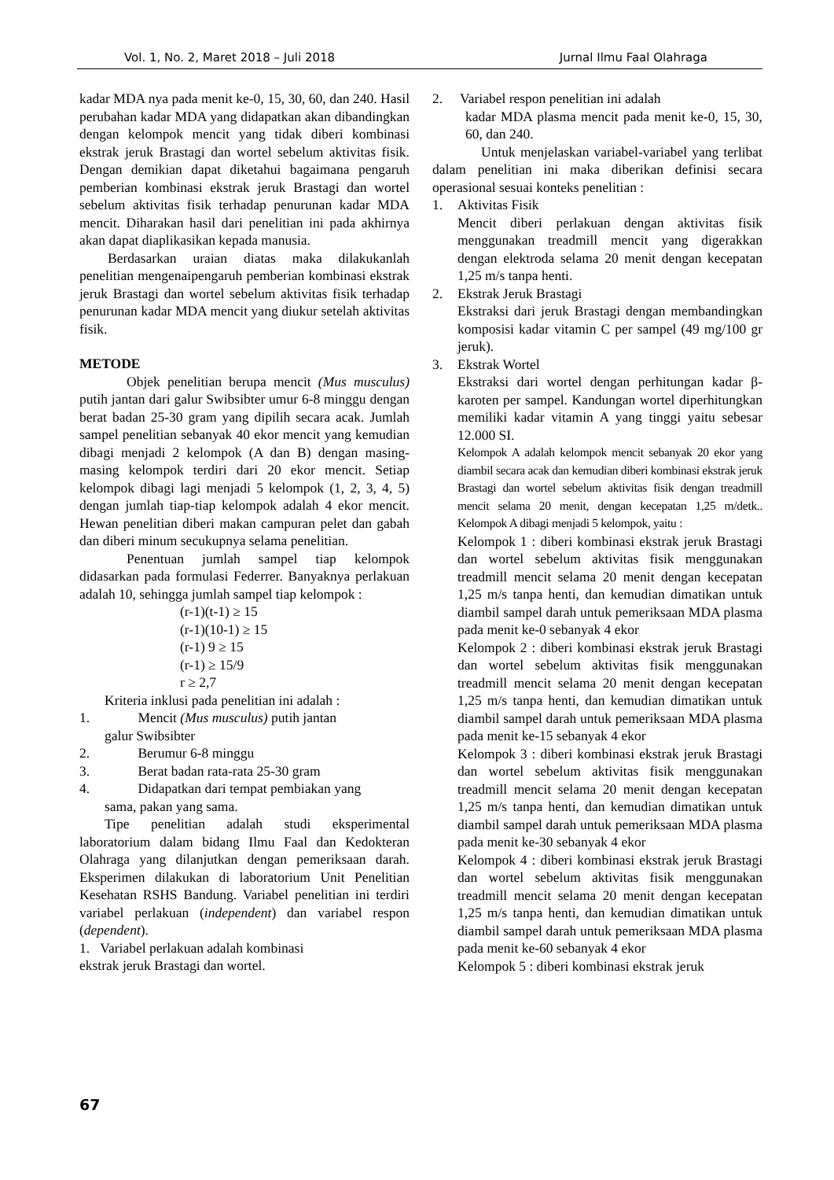Vol. 1, No. 2, Maret 2018 – Juli 2018 Jurnal Ilmu Faal Olahraga
kadar MDA nya pada menit ke-0, 15, 30, 60, dan 240. Hasil perubahan kadar MDA yang didapatkan akan dibandingkan dengan kelompok mencit yang tidak diberi kombinasi ekstrak jeruk Brastagi dan wortel sebelum aktivitas fisik. Dengan demikian dapat diketahui bagaimana pengaruh pemberian kombinasi ekstrak jeruk Brastagi dan wortel sebelum aktivitas fisik terhadap penurunan kadar MDA mencit. Diharakan hasil dari penelitian ini pada akhirnya akan dapat diaplikasikan kepada manusia.
Berdasarkan uraian diatas maka dilakukanlah penelitian mengenaipengaruh pemberian kombinasi ekstrak jeruk Brastagi dan wortel sebelum aktivitas fisik terhadap penurunan kadar MDA mencit yang diukur setelah aktivitas fisik.
METODE
Objek penelitian berupa mencit (Mus musculus) putih jantan dari galur Swibsibter umur 6-8 minggu dengan berat badan 25-30 gram yang dipilih secara acak. Jumlah sampel penelitian sebanyak 40 ekor mencit yang kemudian dibagi menjadi 2 kelompok (A dan B) dengan masing-masing kelompok terdiri dari 20 ekor mencit. Setiap kelompok dibagi lagi menjadi 5 kelompok (1, 2, 3, 4, 5) dengan jumlah tiap-tiap kelompok adalah 4 ekor mencit. Hewan penelitian diberi makan campuran pelet dan gabah dan diberi minum secukupnya selama penelitian.
Penentuan jumlah sampel tiap kelompok didasarkan pada formulasi Federrer. Banyaknya perlakuan adalah 10, sehingga jumlah sampel tiap kelompok :
(r-1)(t-1) ≥ 15
(r-1)(10-1) ≥ 15
(r-1) 9 ≥ 15
(r-1) ≥ 15/9
r ≥ 2,7
Kriteria inklusi pada penelitian ini adalah :
1. Mencit (Mus musculus) putih jantan
galur Swibsibter
2. Berumur 6-8 minggu
3. Berat badan rata-rata 25-30 gram
4. Didapatkan dari tempat pembiakan yang
sama, pakan yang sama.
Tipe penelitian adalah studi eksperimental laboratorium dalam bidang Ilmu Faal dan Kedokteran Olahraga yang dilanjutkan dengan pemeriksaan darah. Eksperimen dilakukan di laboratorium Unit Penelitian Kesehatan RSHS Bandung. Variabel penelitian ini terdiri variabel perlakuan (independent) dan variabel respon (dependent).
1. Variabel perlakuan adalah kombinasi
ekstrak jeruk Brastagi dan wortel.
2. Variabel respon penelitian ini adalah
kadar MDA plasma mencit pada menit ke-0, 15, 30, 60, dan 240.
Untuk menjelaskan variabel-variabel yang terlibat dalam penelitian ini maka diberikan definisi secara operasional sesuai konteks penelitian :
1. Aktivitas Fisik
Mencit diberi perlakuan dengan aktivitas fisik menggunakan treadmill mencit yang digerakkan dengan elektroda selama 20 menit dengan kecepatan 1,25 m/s tanpa henti.
2. Ekstrak Jeruk Brastagi
Ekstraksi dari jeruk Brastagi dengan membandingkan komposisi kadar vitamin C per sampel (49 mg/100 gr jeruk).
3. Ekstrak Wortel
Ekstraksi dari wortel dengan perhitungan kadar β-karoten per sampel. Kandungan wortel diperhitungkan memiliki kadar vitamin A yang tinggi yaitu sebesar 12.000 SI.
Kelompok A adalah kelompok mencit sebanyak 20 ekor yang diambil secara acak dan kemudian diberi kombinasi ekstrak jeruk Brastagi dan wortel sebelum aktivitas fisik dengan treadmill mencit selama 20 menit, dengan kecepatan 1,25 m/detk.. Kelompok A dibagi menjadi 5 kelompok, yaitu :
Kelompok 1 : diberi kombinasi ekstrak jeruk Brastagi dan wortel sebelum aktivitas fisik menggunakan treadmill mencit selama 20 menit dengan kecepatan 1,25 m/s tanpa henti, dan kemudian dimatikan untuk diambil sampel darah untuk pemeriksaan MDA plasma pada menit ke-0 sebanyak 4 ekor
Kelompok 2 : diberi kombinasi ekstrak jeruk Brastagi dan wortel sebelum aktivitas fisik menggunakan treadmill mencit selama 20 menit dengan kecepatan 1,25 m/s tanpa henti, dan kemudian dimatikan untuk diambil sampel darah untuk pemeriksaan MDA plasma pada menit ke-15 sebanyak 4 ekor
Kelompok 3 : diberi kombinasi ekstrak jeruk Brastagi dan wortel sebelum aktivitas fisik menggunakan treadmill mencit selama 20 menit dengan kecepatan 1,25 m/s tanpa henti, dan kemudian dimatikan untuk diambil sampel darah untuk pemeriksaan MDA plasma pada menit ke-30 sebanyak 4 ekor
Kelompok 4 : diberi kombinasi ekstrak jeruk Brastagi dan wortel sebelum aktivitas fisik menggunakan treadmill mencit selama 20 menit dengan kecepatan 1,25 m/s tanpa henti, dan kemudian dimatikan untuk diambil sampel darah untuk pemeriksaan MDA plasma pada menit ke-60 sebanyak 4 ekor
Kelompok 5 : diberi kombinasi ekstrak jeruk
67